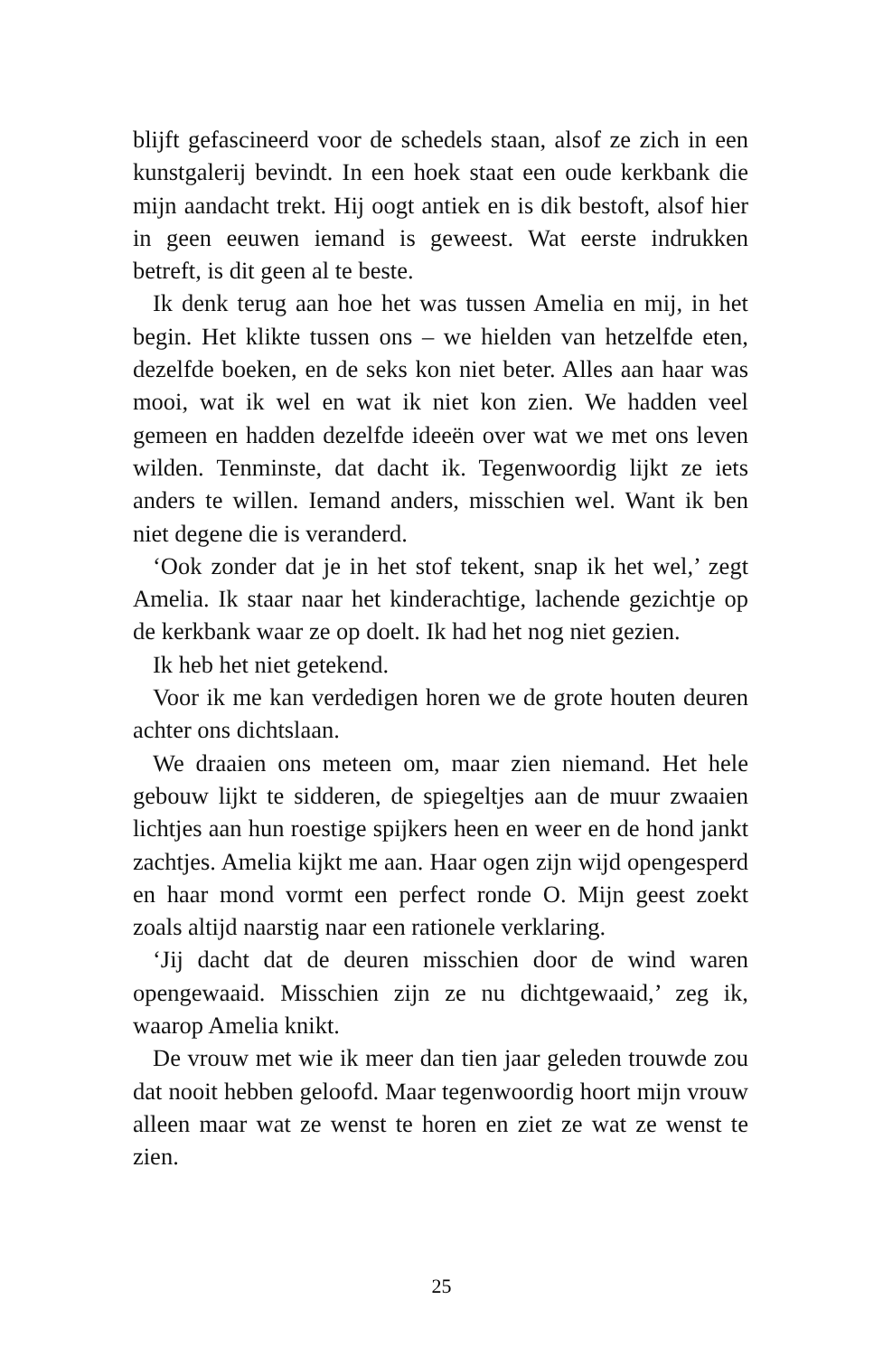blijft gefascineerd voor de schedels staan, alsof ze zich in een kunstgalerij bevindt. In een hoek staat een oude kerkbank die mijn aandacht trekt. Hij oogt antiek en is dik bestoft, alsof hier in geen eeuwen iemand is geweest. Wat eerste indrukken betreft, is dit geen al te beste.
Ik denk terug aan hoe het was tussen Amelia en mij, in het begin. Het klikte tussen ons – we hielden van hetzelfde eten, dezelfde boeken, en de seks kon niet beter. Alles aan haar was mooi, wat ik wel en wat ik niet kon zien. We hadden veel gemeen en hadden dezelfde ideeën over wat we met ons leven wilden. Tenminste, dat dacht ik. Tegenwoordig lijkt ze iets anders te willen. Iemand anders, misschien wel. Want ik ben niet degene die is veranderd.
‘Ook zonder dat je in het stof tekent, snap ik het wel,’ zegt Amelia. Ik staar naar het kinderachtige, lachende gezichtje op de kerkbank waar ze op doelt. Ik had het nog niet gezien.
Ik heb het niet getekend.
Voor ik me kan verdedigen horen we de grote houten deuren achter ons dichtslaan.
We draaien ons meteen om, maar zien niemand. Het hele gebouw lijkt te sidderen, de spiegeltjes aan de muur zwaaien lichtjes aan hun roestige spijkers heen en weer en de hond jankt zachtjes. Amelia kijkt me aan. Haar ogen zijn wijd opengesperd en haar mond vormt een perfect ronde O. Mijn geest zoekt zoals altijd naarstig naar een rationele verklaring.
‘Jij dacht dat de deuren misschien door de wind waren opengewaaid. Misschien zijn ze nu dichtgewaaid,’ zeg ik, waarop Amelia knikt.
De vrouw met wie ik meer dan tien jaar geleden trouwde zou dat nooit hebben geloofd. Maar tegenwoordig hoort mijn vrouw alleen maar wat ze wenst te horen en ziet ze wat ze wenst te zien.
25